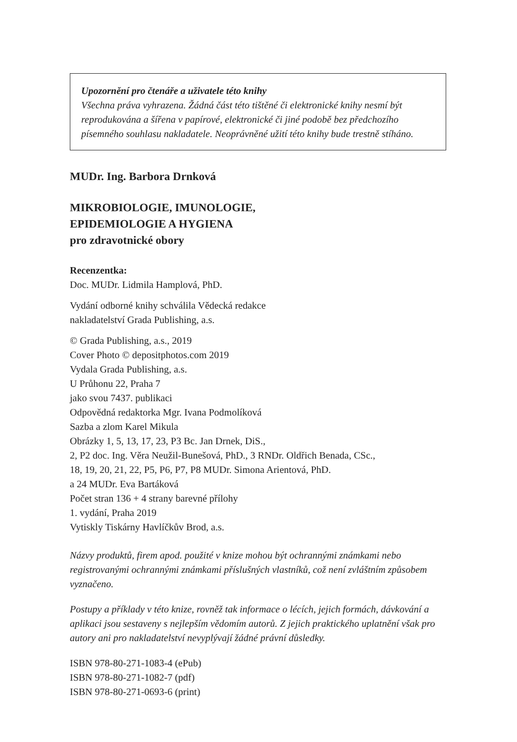Upozornění pro čtenáře a uživatele této knihy
Všechna práva vyhrazena. Žádná část této tištěné či elektronické knihy nesmí být reprodukována a šířena v papírové, elektronické či jiné podobě bez předchozího písemného souhlasu nakladatele. Neoprávněné užití této knihy bude trestně stíháno.
MUDr. Ing. Barbora Drnková
MIKROBIOLOGIE, IMUNOLOGIE,
EPIDEMIOLOGIE A HYGIENA
pro zdravotnické obory
Recenzentka:
Doc. MUDr. Lidmila Hamplová, PhD.
Vydání odborné knihy schválila Vědecká redakce
nakladatelství Grada Publishing, a.s.
© Grada Publishing, a.s., 2019
Cover Photo © depositphotos.com 2019
Vydala Grada Publishing, a.s.
U Průhonu 22, Praha 7
jako svou 7437. publikaci
Odpovědná redaktorka Mgr. Ivana Podmolíková
Sazba a zlom Karel Mikula
Obrázky 1, 5, 13, 17, 23, P3 Bc. Jan Drnek, DiS.,
2, P2 doc. Ing. Věra Neužil-Bunešová, PhD., 3 RNDr. Oldřich Benada, CSc.,
18, 19, 20, 21, 22, P5, P6, P7, P8 MUDr. Simona Arientová, PhD.
a 24 MUDr. Eva Bartáková
Počet stran 136 + 4 strany barevné přílohy
1. vydání, Praha 2019
Vytiskly Tiskárny Havlíčkův Brod, a.s.
Názvy produktů, firem apod. použité v knize mohou být ochrannými známkami nebo registrovanými ochrannými známkami příslušných vlastníků, což není zvláštním způsobem vyznačeno.
Postupy a příklady v této knize, rovněž tak informace o lécích, jejich formách, dávkování a aplikaci jsou sestaveny s nejlepším vědomím autorů. Z jejich praktického uplatnění však pro autory ani pro nakladatelství nevyplývají žádné právní důsledky.
ISBN 978-80-271-1083-4 (ePub)
ISBN 978-80-271-1082-7 (pdf)
ISBN 978-80-271-0693-6 (print)